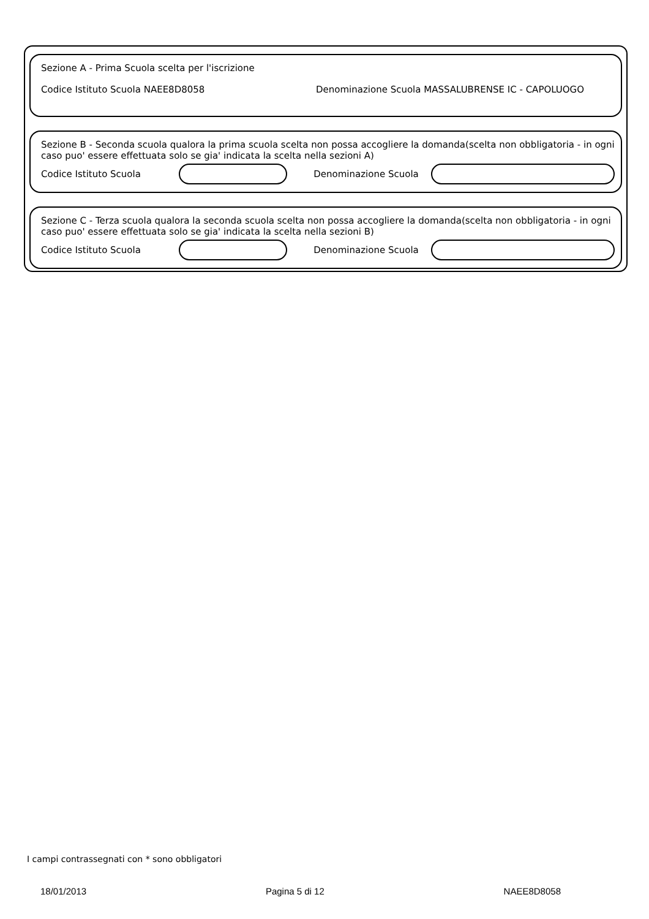Sezione A - Prima Scuola scelta per l'iscrizione
Codice Istituto Scuola NAEE8D8058 Denominazione Scuola MASSALUBRENSE IC - CAPOLUOGO
Sezione B - Seconda scuola qualora la prima scuola scelta non possa accogliere la domanda(scelta non obbligatoria - in ogni caso puo' essere effettuata solo se gia' indicata la scelta nella sezioni A)
Codice Istituto Scuola Denominazione Scuola
Sezione C - Terza scuola qualora la seconda scuola scelta non possa accogliere la domanda(scelta non obbligatoria - in ogni caso puo' essere effettuata solo se gia' indicata la scelta nella sezioni B)
Codice Istituto Scuola Denominazione Scuola
I campi contrassegnati con * sono obbligatori
18/01/2013 Pagina 5 di 12 NAEE8D8058